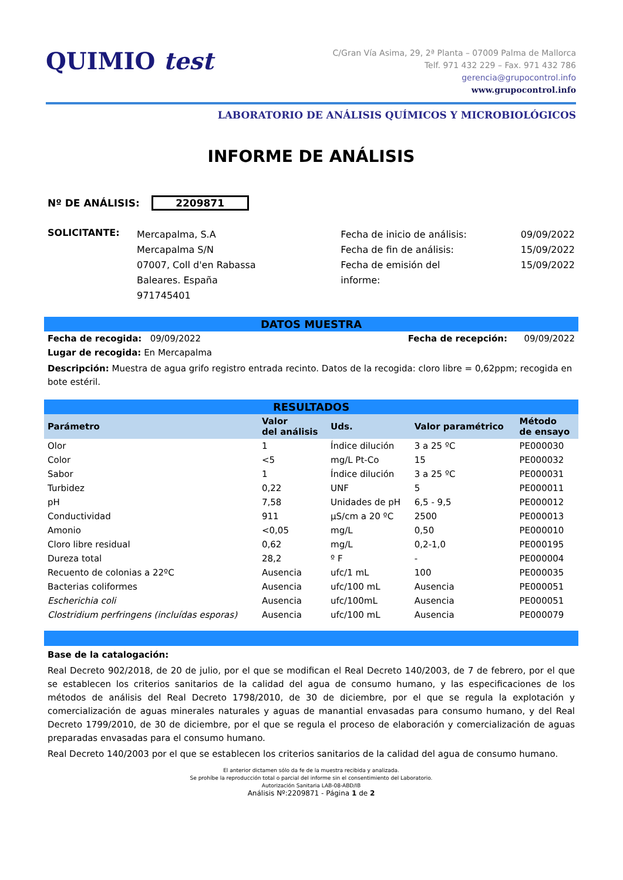QUIMIO test
C/Gran Vía Asima, 29, 2ª Planta – 07009 Palma de Mallorca
Telf. 971 432 229 – Fax. 971 432 786
gerencia@grupocontrol.info
www.grupocontrol.info
LABORATORIO DE ANÁLISIS QUÍMICOS Y MICROBIOLÓGICOS
INFORME DE ANÁLISIS
Nº DE ANÁLISIS: 2209871
| SOLICITANTE: | Mercapalma, S.A Mercapalma S/N 07007, Coll d'en Rabassa Baleares. España 971745401 | Fecha de inicio de análisis: Fecha de fin de análisis: Fecha de emisión del informe: | 09/09/2022 15/09/2022 15/09/2022 |
DATOS MUESTRA
| Fecha de recogida: 09/09/2022 | Fecha de recepción: 09/09/2022 |
| Lugar de recogida: En Mercapalma | |
Descripción: Muestra de agua grifo registro entrada recinto. Datos de la recogida: cloro libre = 0,62ppm; recogida en bote estéril.
RESULTADOS
| Parámetro | Valor del análisis | Uds. | Valor paramétrico | Método de ensayo |
| --- | --- | --- | --- | --- |
| Olor | 1 | Índice dilución | 3 a 25 ºC | PE000030 |
| Color | <5 | mg/L Pt-Co | 15 | PE000032 |
| Sabor | 1 | Índice dilución | 3 a 25 ºC | PE000031 |
| Turbidez | 0,22 | UNF | 5 | PE000011 |
| pH | 7,58 | Unidades de pH | 6,5 - 9,5 | PE000012 |
| Conductividad | 911 | µS/cm a 20 ºC | 2500 | PE000013 |
| Amonio | <0,05 | mg/L | 0,50 | PE000010 |
| Cloro libre residual | 0,62 | mg/L | 0,2-1,0 | PE000195 |
| Dureza total | 28,2 | º F | - | PE000004 |
| Recuento de colonias a 22ºC | Ausencia | ufc/1 mL | 100 | PE000035 |
| Bacterias coliformes | Ausencia | ufc/100 mL | Ausencia | PE000051 |
| Escherichia coli | Ausencia | ufc/100mL | Ausencia | PE000051 |
| Clostridium perfringens (incluídas esporas) | Ausencia | ufc/100 mL | Ausencia | PE000079 |
Base de la catalogación:
Real Decreto 902/2018, de 20 de julio, por el que se modifican el Real Decreto 140/2003, de 7 de febrero, por el que se establecen los criterios sanitarios de la calidad del agua de consumo humano, y las especificaciones de los métodos de análisis del Real Decreto 1798/2010, de 30 de diciembre, por el que se regula la explotación y comercialización de aguas minerales naturales y aguas de manantial envasadas para consumo humano, y del Real Decreto 1799/2010, de 30 de diciembre, por el que se regula el proceso de elaboración y comercialización de aguas preparadas envasadas para el consumo humano.
Real Decreto 140/2003 por el que se establecen los criterios sanitarios de la calidad del agua de consumo humano.
El anterior dictamen sólo da fe de la muestra recibida y analizada.
Se prohíbe la reproducción total o parcial del informe sin el consentimiento del Laboratorio.
Autorización Sanitaria LAB-08-ABD/IB
Análisis Nº:2209871 - Página 1 de 2